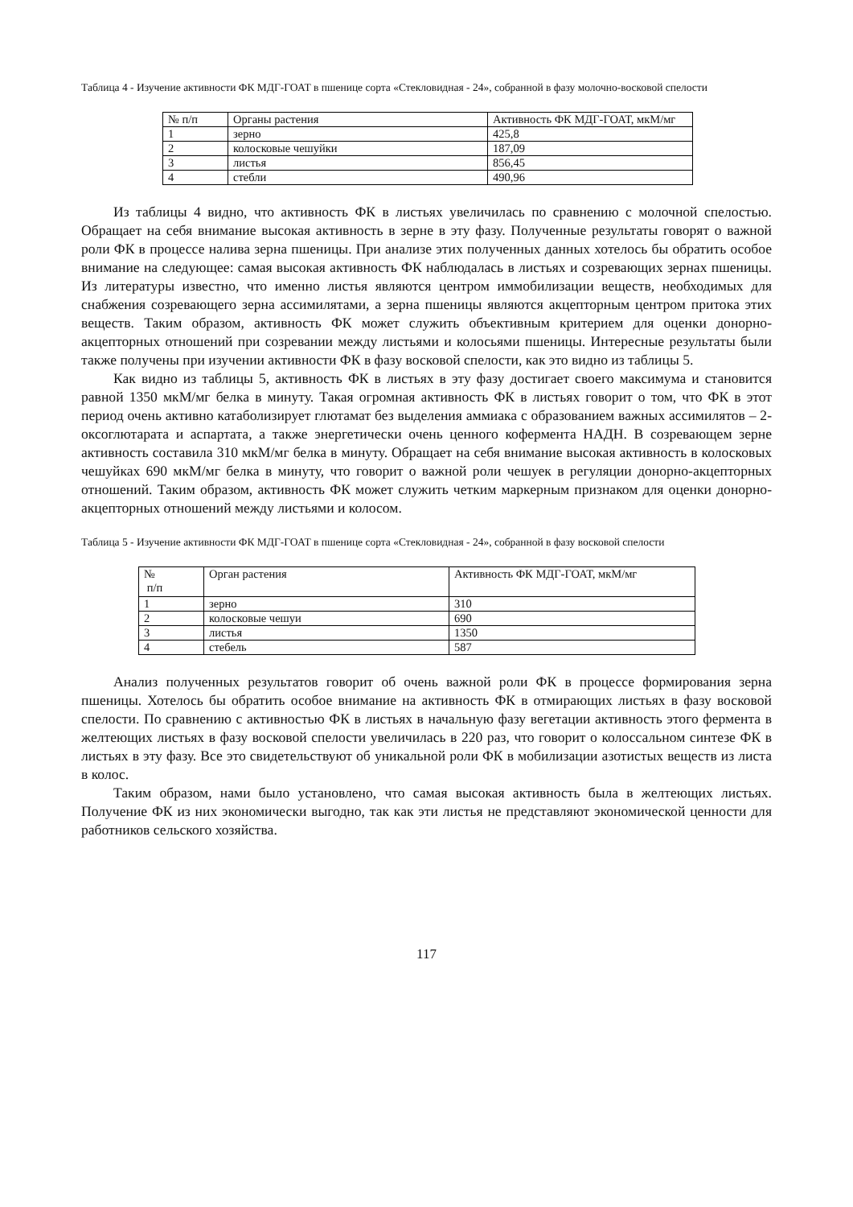Таблица 4 - Изучение активности ФК МДГ-ГОАТ в пшенице сорта «Стекловидная - 24», собранной в фазу молочно-восковой спелости
| № п/п | Органы растения | Активность ФК МДГ-ГОАТ, мкМ/мг |
| 1 | зерно | 425,8 |
| 2 | колосковые чешуйки | 187,09 |
| 3 | листья | 856,45 |
| 4 | стебли | 490,96 |
Из таблицы 4 видно, что активность ФК в листьях увеличилась по сравнению с молочной спелостью. Обращает на себя внимание высокая активность в зерне в эту фазу. Полученные результаты говорят о важной роли ФК в процессе налива зерна пшеницы. При анализе этих полученных данных хотелось бы обратить особое внимание на следующее: самая высокая активность ФК наблюдалась в листьях и созревающих зернах пшеницы. Из литературы известно, что именно листья являются центром иммобилизации веществ, необходимых для снабжения созревающего зерна ассимилятами, а зерна пшеницы являются акцепторным центром притока этих веществ. Таким образом, активность ФК может служить объективным критерием для оценки донорно-акцепторных отношений при созревании между листьями и колосьями пшеницы. Интересные результаты были также получены при изучении активности ФК в фазу восковой спелости, как это видно из таблицы 5.
Как видно из таблицы 5, активность ФК в листьях в эту фазу достигает своего максимума и становится равной 1350 мкМ/мг белка в минуту. Такая огромная активность ФК в листьях говорит о том, что ФК в этот период очень активно катаболизирует глютамат без выделения аммиака с образованием важных ассимилятов – 2-оксоглютарата и аспартата, а также энергетически очень ценного кофермента НАДН. В созревающем зерне активность составила 310 мкМ/мг белка в минуту. Обращает на себя внимание высокая активность в колосковых чешуйках 690 мкМ/мг белка в минуту, что говорит о важной роли чешуек в регуляции донорно-акцепторных отношений. Таким образом, активность ФК может служить четким маркерным признаком для оценки донорно-акцепторных отношений между листьями и колосом.
Таблица 5 - Изучение активности ФК МДГ-ГОАТ в пшенице сорта «Стекловидная - 24», собранной в фазу восковой спелости
| № п/п | Орган растения | Активность ФК МДГ-ГОАТ, мкМ/мг |
| 1 | зерно | 310 |
| 2 | колосковые чешуи | 690 |
| 3 | листья | 1350 |
| 4 | стебель | 587 |
Анализ полученных результатов говорит об очень важной роли ФК в процессе формирования зерна пшеницы. Хотелось бы обратить особое внимание на активность ФК в отмирающих листьях в фазу восковой спелости. По сравнению с активностью ФК в листьях в начальную фазу вегетации активность этого фермента в желтеющих листьях в фазу восковой спелости увеличилась в 220 раз, что говорит о колоссальном синтезе ФК в листьях в эту фазу. Все это свидетельствуют об уникальной роли ФК в мобилизации азотистых веществ из листа в колос.
Таким образом, нами было установлено, что самая высокая активность была в желтеющих листьях. Получение ФК из них экономически выгодно, так как эти листья не представляют экономической ценности для работников сельского хозяйства.
117